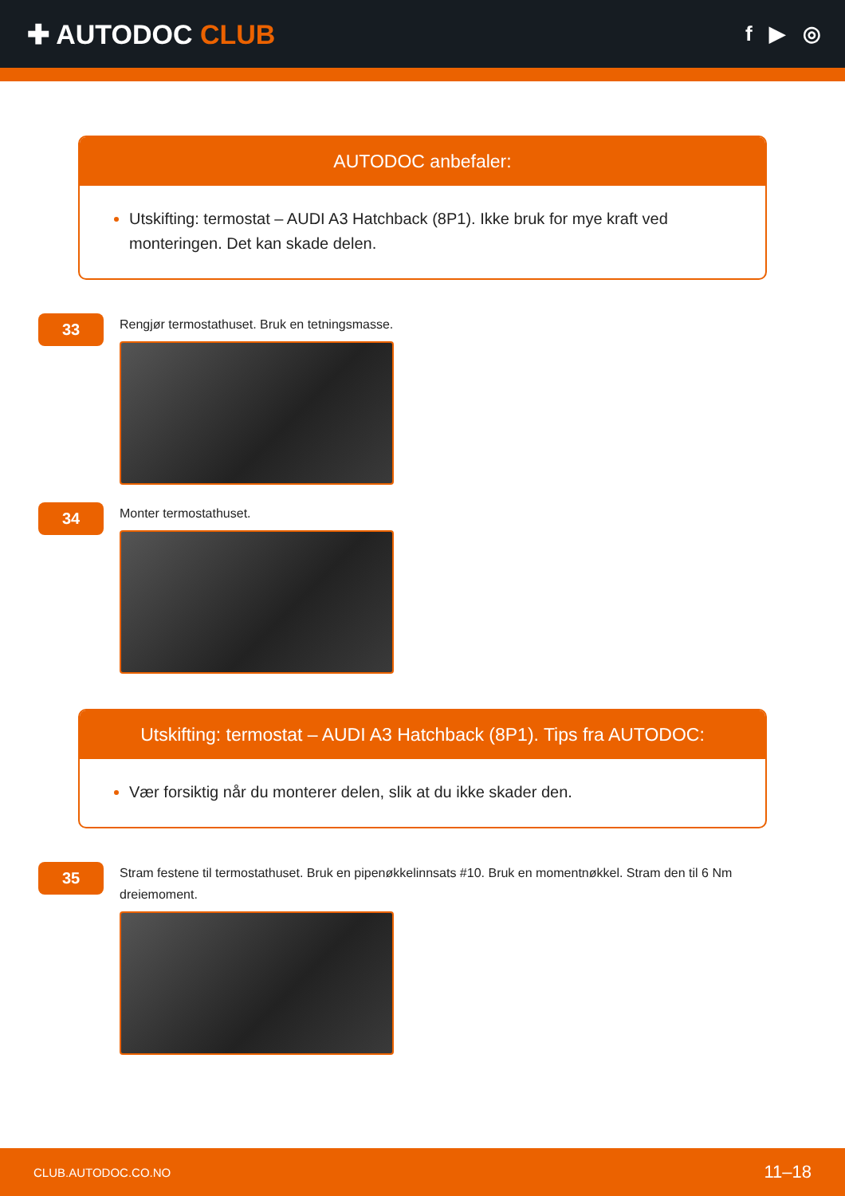✚ AUTODOC CLUB
f ▶ ◎
AUTODOC anbefaler:
Utskifting: termostat – AUDI A3 Hatchback (8P1). Ikke bruk for mye kraft ved monteringen. Det kan skade delen.
33
Rengjør termostathuset. Bruk en tetningsmasse.
34
Monter termostathuset.
Utskifting: termostat – AUDI A3 Hatchback (8P1). Tips fra AUTODOC:
Vær forsiktig når du monterer delen, slik at du ikke skader den.
35
Stram festene til termostathuset. Bruk en pipenøkkelinnsats #10. Bruk en momentnøkkel. Stram den til 6 Nm dreiemoment.
CLUB.AUTODOC.CO.NO 11–18